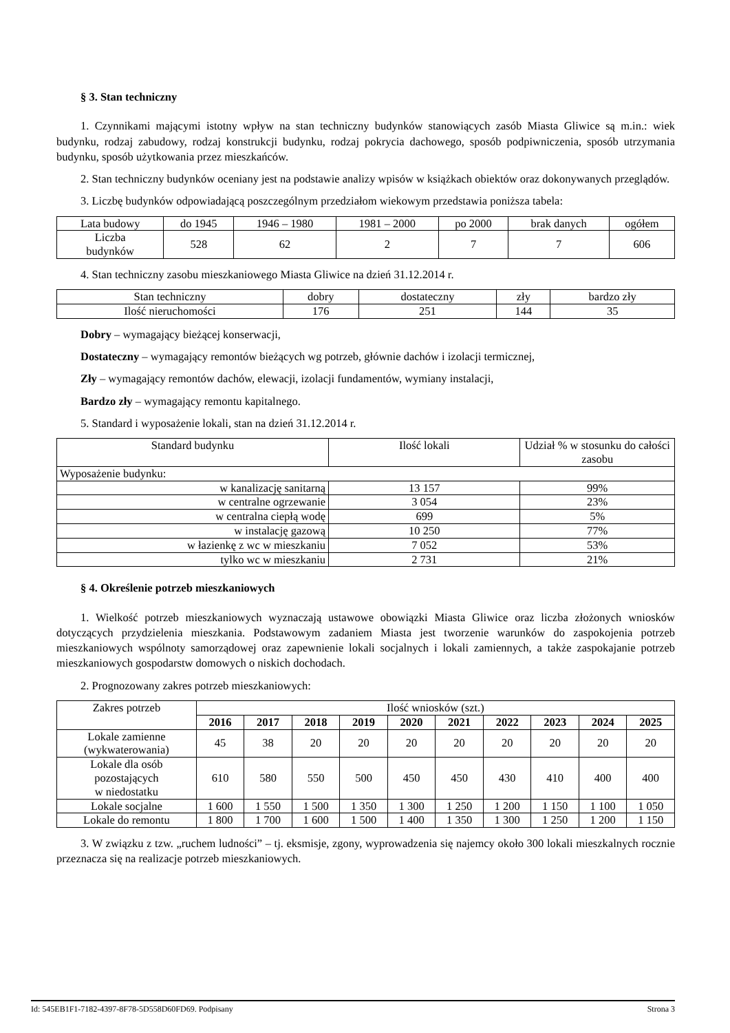§ 3. Stan techniczny
1. Czynnikami mającymi istotny wpływ na stan techniczny budynków stanowiących zasób Miasta Gliwice są m.in.: wiek budynku, rodzaj zabudowy, rodzaj konstrukcji budynku, rodzaj pokrycia dachowego, sposób podpiwniczenia, sposób utrzymania budynku, sposób użytkowania przez mieszkańców.
2. Stan techniczny budynków oceniany jest na podstawie analizy wpisów w książkach obiektów oraz dokonywanych przeglądów.
3. Liczbę budynków odpowiadającą poszczególnym przedziałom wiekowym przedstawia poniższa tabela:
| Lata budowy | do 1945 | 1946 – 1980 | 1981 – 2000 | po 2000 | brak danych | ogółem |
| --- | --- | --- | --- | --- | --- | --- |
| Liczba budynków | 528 | 62 | 2 | 7 | 7 | 606 |
4. Stan techniczny zasobu mieszkaniowego Miasta Gliwice na dzień 31.12.2014 r.
| Stan techniczny | dobry | dostateczny | zły | bardzo zły |
| --- | --- | --- | --- | --- |
| Ilość nieruchomości | 176 | 251 | 144 | 35 |
Dobry – wymagający bieżącej konserwacji,
Dostateczny – wymagający remontów bieżących wg potrzeb, głównie dachów i izolacji termicznej,
Zły – wymagający remontów dachów, elewacji, izolacji fundamentów, wymiany instalacji,
Bardzo zły – wymagający remontu kapitalnego.
5. Standard i wyposażenie lokali, stan na dzień 31.12.2014 r.
| Standard budynku | Ilość lokali | Udział % w stosunku do całości zasobu |
| --- | --- | --- |
| Wyposażenie budynku: | | |
| w kanalizację sanitarną | 13 157 | 99% |
| w centralne ogrzewanie | 3 054 | 23% |
| w centralna ciepłą wodę | 699 | 5% |
| w instalację gazową | 10 250 | 77% |
| w łazienkę z wc w mieszkaniu | 7 052 | 53% |
| tylko wc w mieszkaniu | 2 731 | 21% |
§ 4. Określenie potrzeb mieszkaniowych
1. Wielkość potrzeb mieszkaniowych wyznaczają ustawowe obowiązki Miasta Gliwice oraz liczba złożonych wniosków dotyczących przydzielenia mieszkania. Podstawowym zadaniem Miasta jest tworzenie warunków do zaspokojenia potrzeb mieszkaniowych wspólnoty samorządowej oraz zapewnienie lokali socjalnych i lokali zamiennych, a także zaspokajanie potrzeb mieszkaniowych gospodarstw domowych o niskich dochodach.
2. Prognozowany zakres potrzeb mieszkaniowych:
| Zakres potrzeb | Ilość wniosków (szt.) | | | | | | | | | |
| --- | --- | --- | --- | --- | --- | --- | --- | --- | --- | --- |
| | 2016 | 2017 | 2018 | 2019 | 2020 | 2021 | 2022 | 2023 | 2024 | 2025 |
| Lokale zamienne (wykwaterowania) | 45 | 38 | 20 | 20 | 20 | 20 | 20 | 20 | 20 | 20 |
| Lokale dla osób pozostających w niedostatku | 610 | 580 | 550 | 500 | 450 | 450 | 430 | 410 | 400 | 400 |
| Lokale socjalne | 1 600 | 1 550 | 1 500 | 1 350 | 1 300 | 1 250 | 1 200 | 1 150 | 1 100 | 1 050 |
| Lokale do remontu | 1 800 | 1 700 | 1 600 | 1 500 | 1 400 | 1 350 | 1 300 | 1 250 | 1 200 | 1 150 |
3. W związku z tzw. „ruchem ludności” – tj. eksmisje, zgony, wyprowadzenia się najemcy około 300 lokali mieszkalnych rocznie przeznacza się na realizacje potrzeb mieszkaniowych.
Id: 545EB1F1-7182-4397-8F78-5D558D60FD69. Podpisany Strona 3